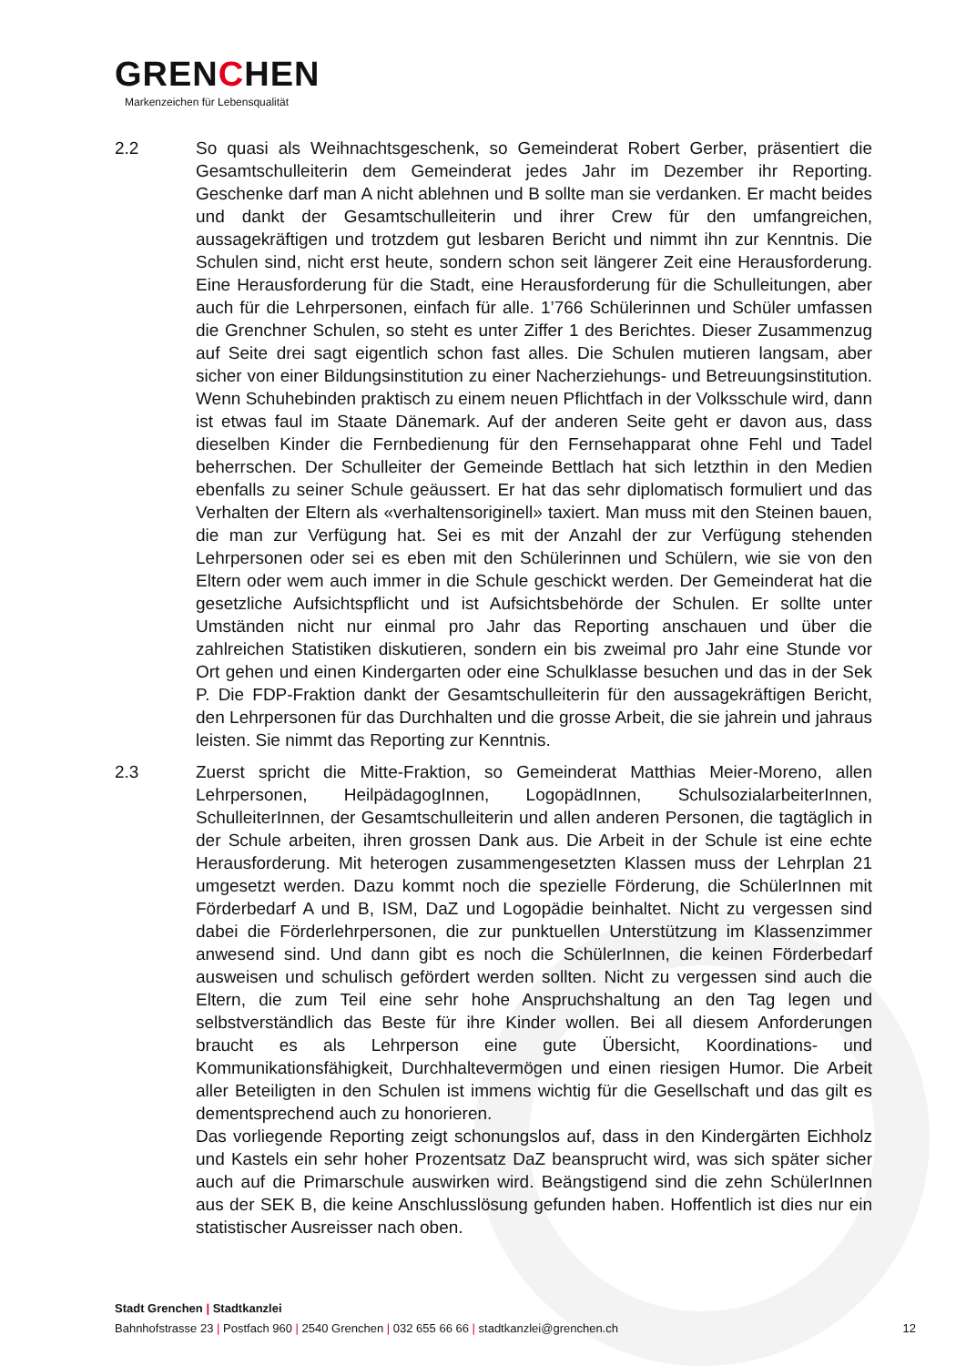GRENCHEN
Markenzeichen für Lebensqualität
2.2 So quasi als Weihnachtsgeschenk, so Gemeinderat Robert Gerber, präsentiert die Gesamtschulleiterin dem Gemeinderat jedes Jahr im Dezember ihr Reporting. Geschenke darf man A nicht ablehnen und B sollte man sie verdanken. Er macht beides und dankt der Gesamtschulleiterin und ihrer Crew für den umfangreichen, aussagekräftigen und trotzdem gut lesbaren Bericht und nimmt ihn zur Kenntnis. Die Schulen sind, nicht erst heute, sondern schon seit längerer Zeit eine Herausforderung. Eine Herausforderung für die Stadt, eine Herausforderung für die Schulleitungen, aber auch für die Lehrpersonen, einfach für alle. 1’766 Schülerinnen und Schüler umfassen die Grenchner Schulen, so steht es unter Ziffer 1 des Berichtes. Dieser Zusammenzug auf Seite drei sagt eigentlich schon fast alles. Die Schulen mutieren langsam, aber sicher von einer Bildungsinstitution zu einer Nacherziehungs- und Betreuungsinstitution. Wenn Schuhebinden praktisch zu einem neuen Pflichtfach in der Volksschule wird, dann ist etwas faul im Staate Dänemark. Auf der anderen Seite geht er davon aus, dass dieselben Kinder die Fernbedienung für den Fernsehapparat ohne Fehl und Tadel beherrschen. Der Schulleiter der Gemeinde Bettlach hat sich letzthin in den Medien ebenfalls zu seiner Schule geäussert. Er hat das sehr diplomatisch formuliert und das Verhalten der Eltern als «verhaltensoriginell» taxiert. Man muss mit den Steinen bauen, die man zur Verfügung hat. Sei es mit der Anzahl der zur Verfügung stehenden Lehrpersonen oder sei es eben mit den Schülerinnen und Schülern, wie sie von den Eltern oder wem auch immer in die Schule geschickt werden. Der Gemeinderat hat die gesetzliche Aufsichtspflicht und ist Aufsichtsbehörde der Schulen. Er sollte unter Umständen nicht nur einmal pro Jahr das Reporting anschauen und über die zahlreichen Statistiken diskutieren, sondern ein bis zweimal pro Jahr eine Stunde vor Ort gehen und einen Kindergarten oder eine Schulklasse besuchen und das in der Sek P. Die FDP-Fraktion dankt der Gesamtschulleiterin für den aussagekräftigen Bericht, den Lehrpersonen für das Durchhalten und die grosse Arbeit, die sie jahrein und jahraus leisten. Sie nimmt das Reporting zur Kenntnis.
2.3 Zuerst spricht die Mitte-Fraktion, so Gemeinderat Matthias Meier-Moreno, allen Lehrpersonen, HeilpädagogInnen, LogopädInnen, SchulsozialarbeiterInnen, SchulleiterInnen, der Gesamtschulleiterin und allen anderen Personen, die tagtäglich in der Schule arbeiten, ihren grossen Dank aus. Die Arbeit in der Schule ist eine echte Herausforderung. Mit heterogen zusammengesetzten Klassen muss der Lehrplan 21 umgesetzt werden. Dazu kommt noch die spezielle Förderung, die SchülerInnen mit Förderbedarf A und B, ISM, DaZ und Logopädie beinhaltet. Nicht zu vergessen sind dabei die Förderlehrpersonen, die zur punktuellen Unterstützung im Klassenzimmer anwesend sind. Und dann gibt es noch die SchülerInnen, die keinen Förderbedarf ausweisen und schulisch gefördert werden sollten. Nicht zu vergessen sind auch die Eltern, die zum Teil eine sehr hohe Anspruchshaltung an den Tag legen und selbstverständlich das Beste für ihre Kinder wollen. Bei all diesem Anforderungen braucht es als Lehrperson eine gute Übersicht, Koordinations- und Kommunikationsfähigkeit, Durchhaltevermögen und einen riesigen Humor. Die Arbeit aller Beteiligten in den Schulen ist immens wichtig für die Gesellschaft und das gilt es dementsprechend auch zu honorieren.
Das vorliegende Reporting zeigt schonungslos auf, dass in den Kindergärten Eichholz und Kastels ein sehr hoher Prozentsatz DaZ beansprucht wird, was sich später sicher auch auf die Primarschule auswirken wird. Beängstigend sind die zehn SchülerInnen aus der SEK B, die keine Anschlusslösung gefunden haben. Hoffentlich ist dies nur ein statistischer Ausreisser nach oben.
Stadt Grenchen | Stadtkanzlei
Bahnhofstrasse 23 | Postfach 960 | 2540 Grenchen | 032 655 66 66 | stadtkanzlei@grenchen.ch
12